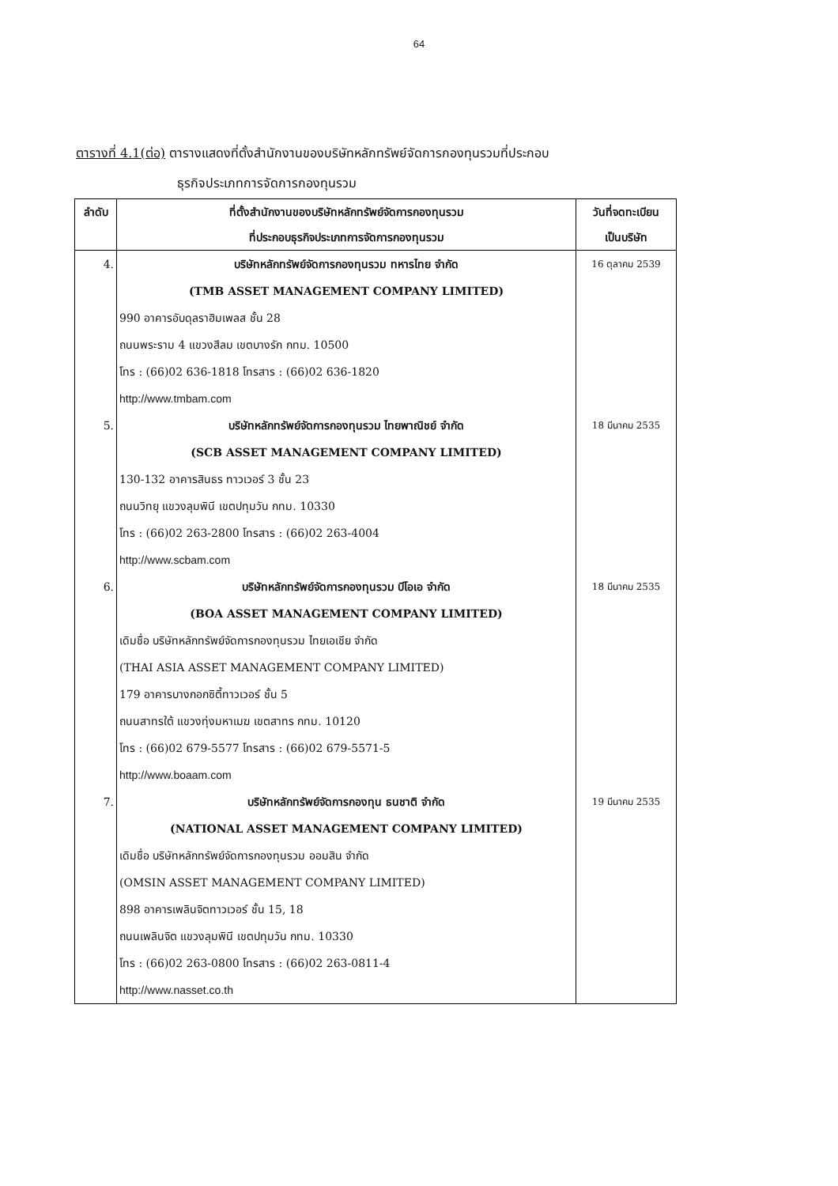64
ตารางที่ 4.1(ต่อ) ตารางแสดงที่ตั้งสำนักงานของบริษัทหลักทรัพย์จัดการกองทุนรวมที่ประกอบ
ธุรกิจประเภทการจัดการกองทุนรวม
| ลำดับ | ที่ตั้งสำนักงานของบริษัทหลักทรัพย์จัดการกองทุนรวม ที่ประกอบธุรกิจประเภทการจัดการกองทุนรวม | วันที่จดทะเบียน เป็นบริษัท |
| --- | --- | --- |
| 4. | บริษัทหลักทรัพย์จัดการกองทุนรวม ทหารไทย จำกัด (TMB ASSET MANAGEMENT COMPANY LIMITED) 990 อาคารอับดุลราฮิมเพลส ชั้น 28 ถนนพระราม 4 แขวงสีลม เขตบางรัก กทม. 10500 โทร : (66)02 636-1818 โทรสาร : (66)02 636-1820 http://www.tmbam.com | 16 ตุลาคม 2539 |
| 5. | บริษัทหลักทรัพย์จัดการกองทุนรวม ไทยพาณิชย์ จำกัด (SCB ASSET MANAGEMENT COMPANY LIMITED) 130-132 อาคารสินธร ทาวเวอร์ 3 ชั้น 23 ถนนวิทยุ แขวงลุมพินี เขตปทุมวัน กทม. 10330 โทร : (66)02 263-2800 โทรสาร : (66)02 263-4004 http://www.scbam.com | 18 มีนาคม 2535 |
| 6. | บริษัทหลักทรัพย์จัดการกองทุนรวม บีโอเอ จำกัด (BOA ASSET MANAGEMENT COMPANY LIMITED) เดิมชื่อ บริษัทหลักทรัพย์จัดการกองทุนรวม ไทยเอเชีย จำกัด (THAI ASIA ASSET MANAGEMENT COMPANY LIMITED) 179 อาคารบางกอกซิตี้ทาวเวอร์ ชั้น 5 ถนนสาทรใต้ แขวงทุ่งมหาเมฆ เขตสาทร กทม. 10120 โทร : (66)02 679-5577 โทรสาร : (66)02 679-5571-5 http://www.boaam.com | 18 มีนาคม 2535 |
| 7. | บริษัทหลักทรัพย์จัดการกองทุน ธนชาติ จำกัด (NATIONAL ASSET MANAGEMENT COMPANY LIMITED) เดิมชื่อ บริษัทหลักทรัพย์จัดการกองทุนรวม ออมสิน จำกัด (OMSIN ASSET MANAGEMENT COMPANY LIMITED) 898 อาคารเพลินจิตทาวเวอร์ ชั้น 15, 18 ถนนเพลินจิต แขวงลุมพินี เขตปทุมวัน กทม. 10330 โทร : (66)02 263-0800 โทรสาร : (66)02 263-0811-4 http://www.nasset.co.th | 19 มีนาคม 2535 |